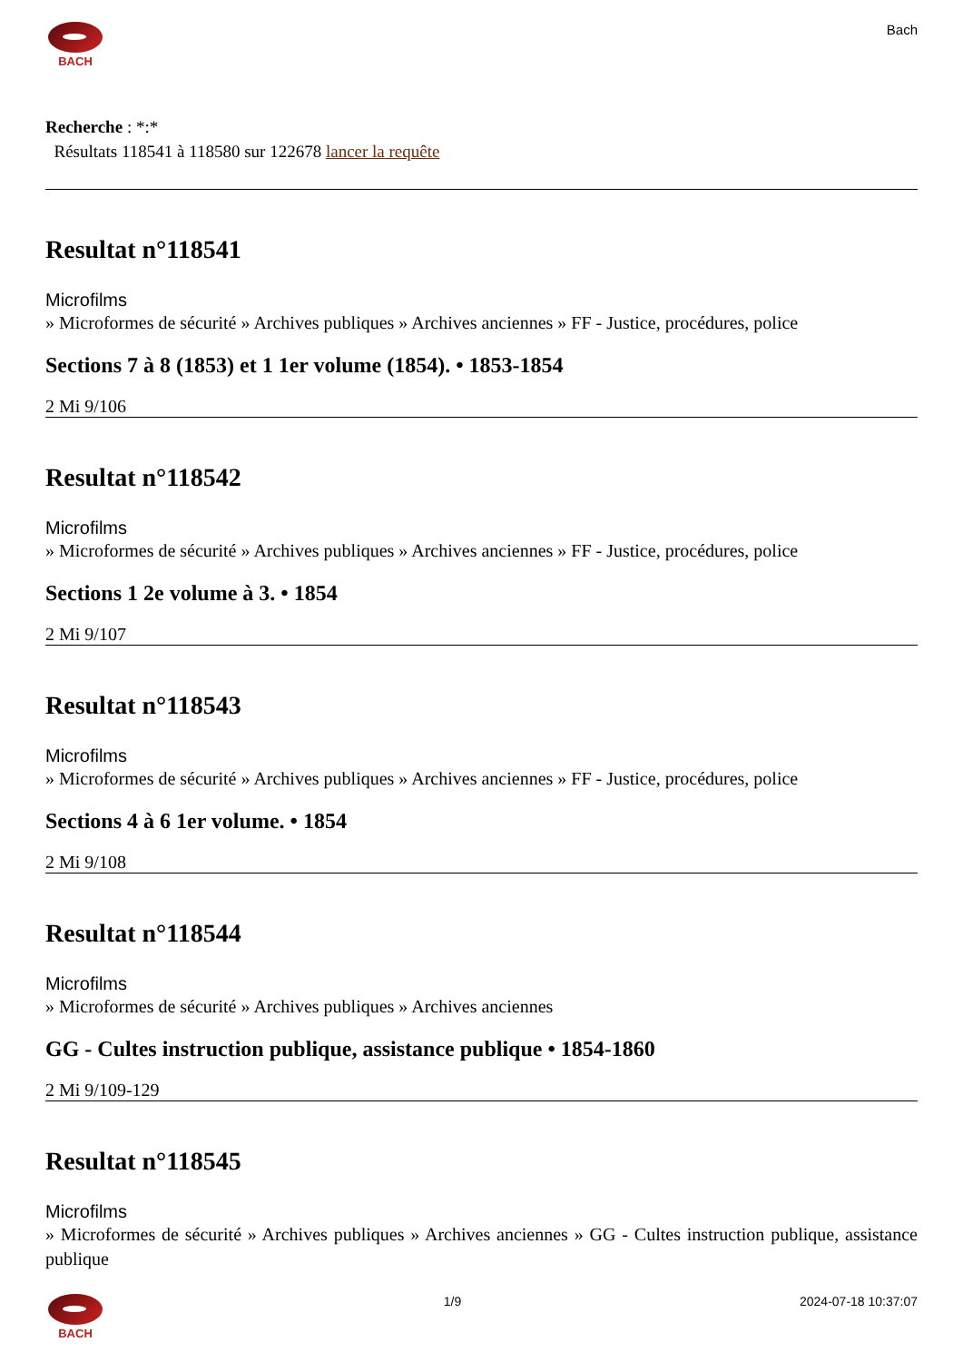BACH
Bach
Recherche : *:*
Résultats 118541 à 118580 sur 122678 lancer la requête
Resultat n°118541
Microfilms
» Microformes de sécurité » Archives publiques » Archives anciennes » FF - Justice, procédures, police
Sections 7 à 8 (1853) et 1 1er volume (1854). • 1853-1854
2 Mi 9/106
Resultat n°118542
Microfilms
» Microformes de sécurité » Archives publiques » Archives anciennes » FF - Justice, procédures, police
Sections 1 2e volume à 3. • 1854
2 Mi 9/107
Resultat n°118543
Microfilms
» Microformes de sécurité » Archives publiques » Archives anciennes » FF - Justice, procédures, police
Sections 4 à 6 1er volume. • 1854
2 Mi 9/108
Resultat n°118544
Microfilms
» Microformes de sécurité » Archives publiques » Archives anciennes
GG - Cultes instruction publique, assistance publique • 1854-1860
2 Mi 9/109-129
Resultat n°118545
Microfilms
» Microformes de sécurité » Archives publiques » Archives anciennes » GG - Cultes instruction publique, assistance publique
BACH 1/9 2024-07-18 10:37:07